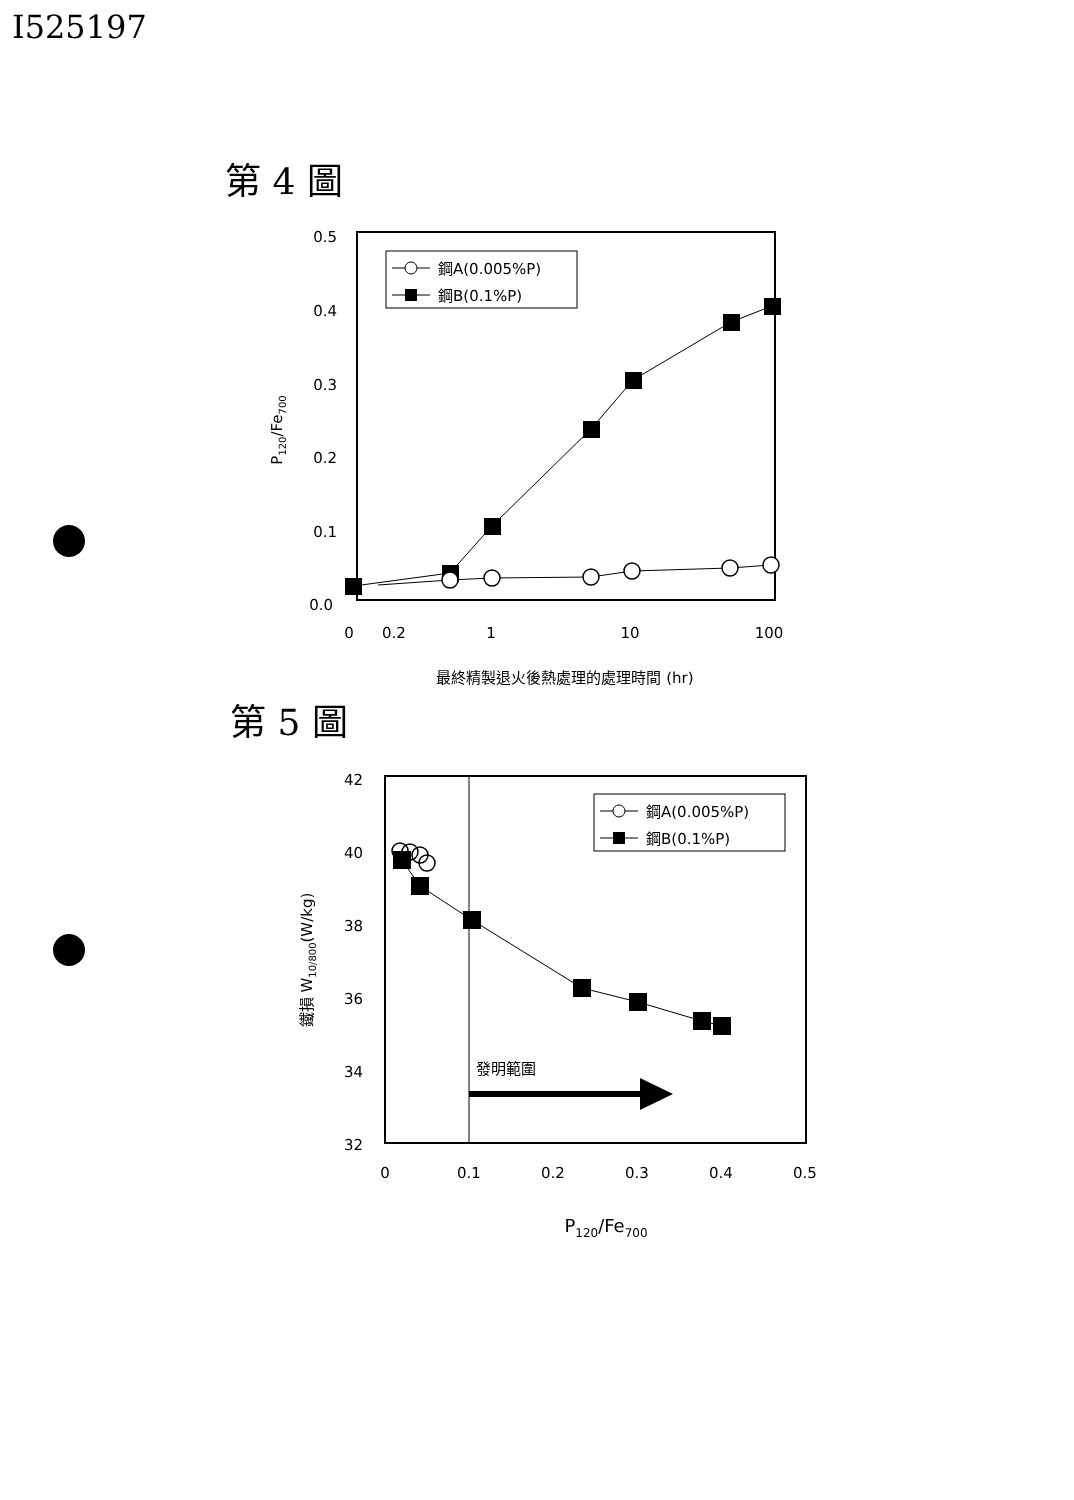I525197
第 4 圖
第 5 圖
0.5
0.4
0.3
0.2
0.1
0.0
0
0.2
1
10
100
最終精製退火後熱處理的處理時間 (hr)
P120/Fe700
鋼A(0.005%P)
鋼B(0.1%P)
42
40
38
36
34
32
0
0.1
0.2
0.3
0.4
0.5
P120/Fe700
鐵損 W10/800(W/kg)
鋼A(0.005%P)
鋼B(0.1%P)
發明範圍